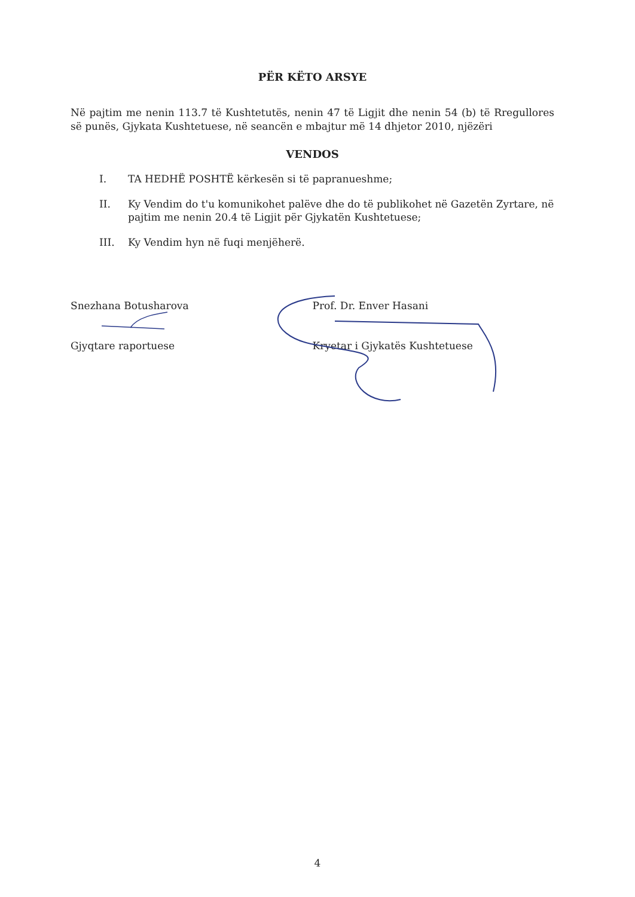PËR KËTO ARSYE
Në pajtim me nenin 113.7 të Kushtetutës, nenin 47 të Ligjit dhe nenin 54 (b) të Rregullores së punës, Gjykata Kushtetuese, në seancën e mbajtur më 14 dhjetor 2010, njëzëri
VENDOS
I. TA HEDHË POSHTË kërkesën si të papranueshme;
II. Ky Vendim do t'u komunikohet palëve dhe do të publikohet në Gazetën Zyrtare, në pajtim me nenin 20.4 të Ligjit për Gjykatën Kushtetuese;
III. Ky Vendim hyn në fuqi menjëherë.
Snezhana Botusharova
Gjyqtare raportuese
Prof. Dr. Enver Hasani
Kryetar i Gjykatës Kushtetuese
4